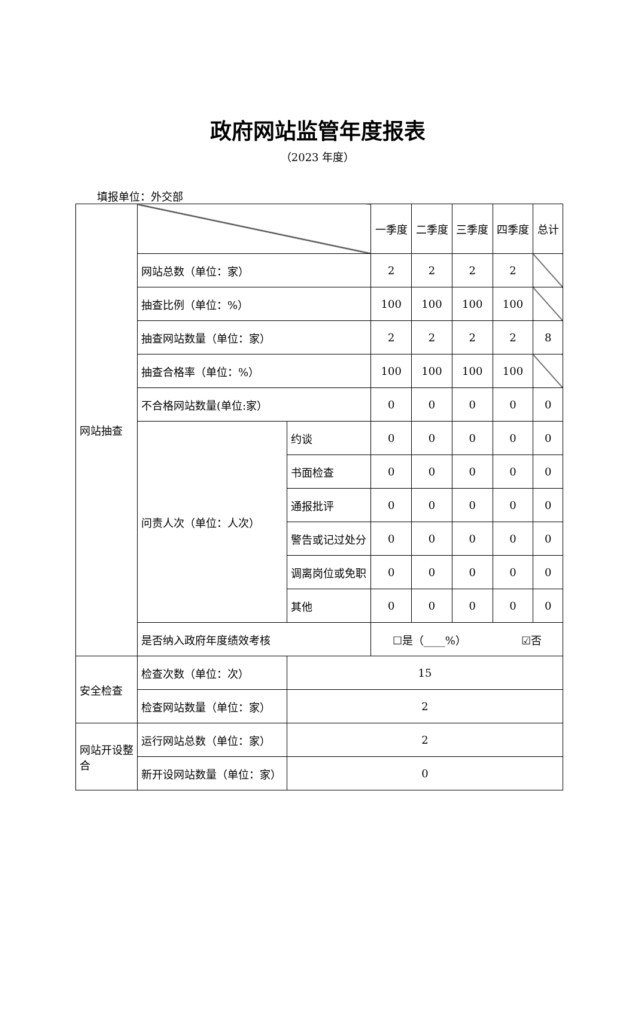政府网站监管年度报表
（2023 年度）
填报单位：外交部
| 网站抽查 | | | 一季度 | 二季度 | 三季度 | 四季度 | 总计 |
| | 网站总数（单位：家） | | 2 | 2 | 2 | 2 | |
| | 抽查比例（单位：%） | | 100 | 100 | 100 | 100 | |
| | 抽查网站数量（单位：家） | | 2 | 2 | 2 | 2 | 8 |
| | 抽查合格率（单位：%） | | 100 | 100 | 100 | 100 | |
| | 不合格网站数量(单位:家） | | 0 | 0 | 0 | 0 | 0 |
| | 问责人次（单位：人次） | 约谈 | 0 | 0 | 0 | 0 | 0 |
| | | 书面检查 | 0 | 0 | 0 | 0 | 0 |
| | | 通报批评 | 0 | 0 | 0 | 0 | 0 |
| | | 警告或记过处分 | 0 | 0 | 0 | 0 | 0 |
| | | 调离岗位或免职 | 0 | 0 | 0 | 0 | 0 |
| | | 其他 | 0 | 0 | 0 | 0 | 0 |
| | 是否纳入政府年度绩效考核 | | ☐是（____%） ☑否 | | | | |
| 安全检查 | 检查次数（单位：次） | 15 | | | | | |
| | 检查网站数量（单位：家） | 2 | | | | | |
| 网站开设整合 | 运行网站总数（单位：家） | 2 | | | | | |
| | 新开设网站数量（单位：家） | 0 | | | | | |